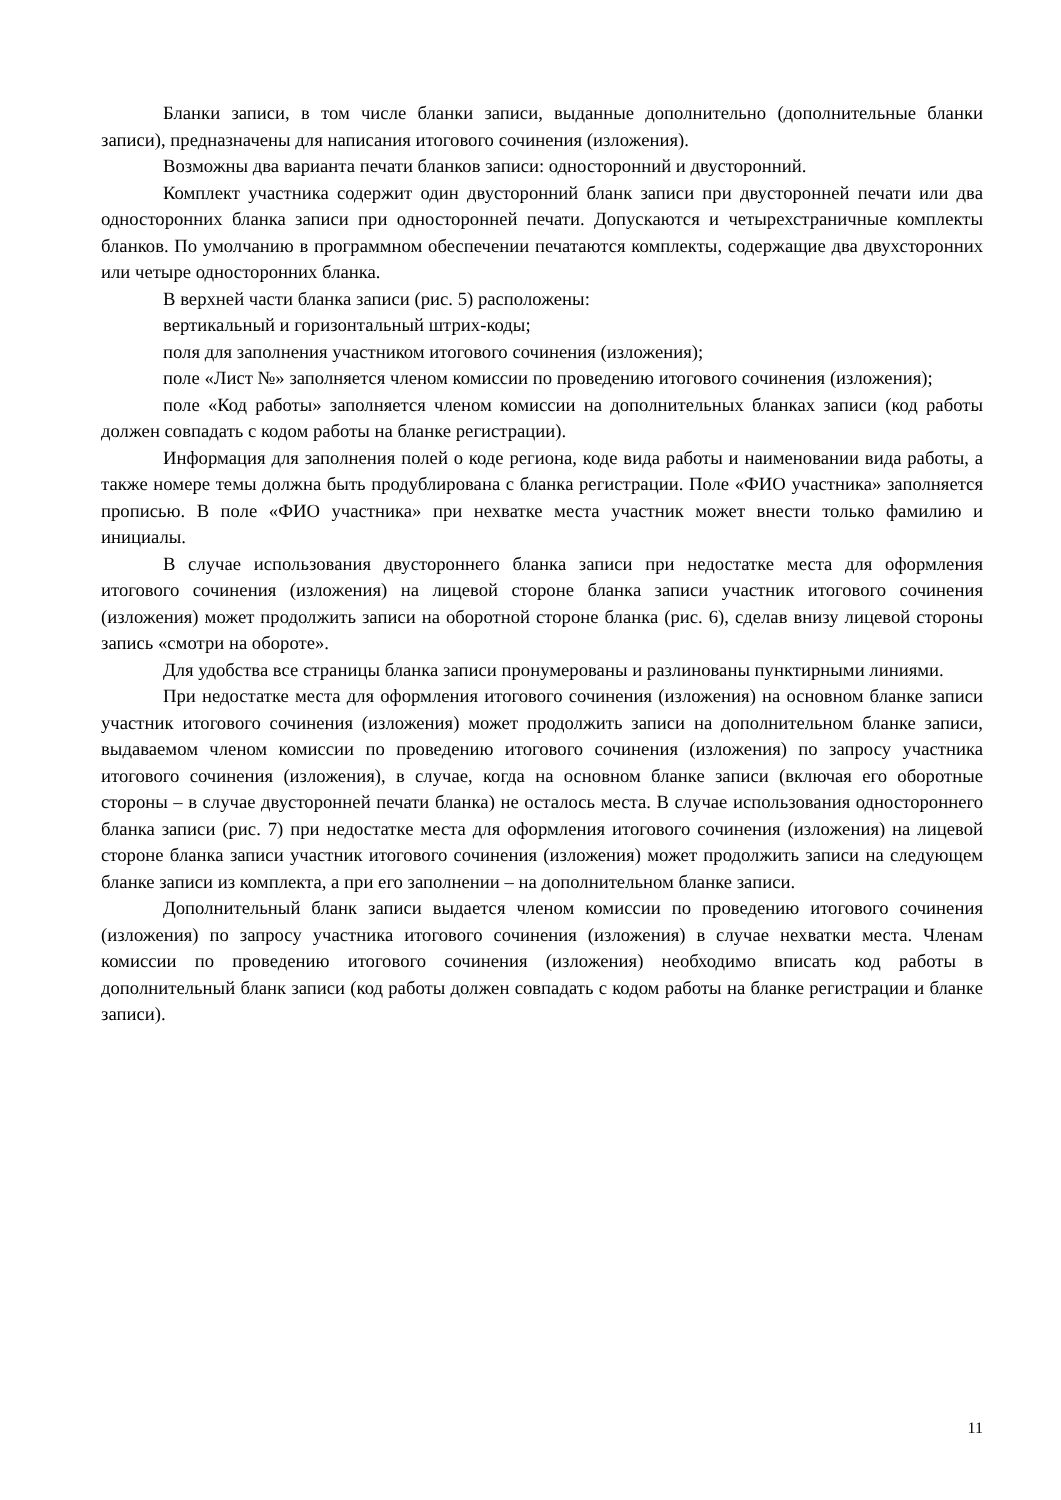Бланки записи, в том числе бланки записи, выданные дополнительно (дополнительные бланки записи), предназначены для написания итогового сочинения (изложения).
Возможны два варианта печати бланков записи: односторонний и двусторонний.
Комплект участника содержит один двусторонний бланк записи при двусторонней печати или два односторонних бланка записи при односторонней печати. Допускаются и четырехстраничные комплекты бланков. По умолчанию в программном обеспечении печатаются комплекты, содержащие два двухсторонних или четыре односторонних бланка.
В верхней части бланка записи (рис. 5) расположены:
вертикальный и горизонтальный штрих-коды;
поля для заполнения участником итогового сочинения (изложения);
поле «Лист №» заполняется членом комиссии по проведению итогового сочинения (изложения);
поле «Код работы» заполняется членом комиссии на дополнительных бланках записи (код работы должен совпадать с кодом работы на бланке регистрации).
Информация для заполнения полей о коде региона, коде вида работы и наименовании вида работы, а также номере темы должна быть продублирована с бланка регистрации. Поле «ФИО участника» заполняется прописью. В поле «ФИО участника» при нехватке места участник может внести только фамилию и инициалы.
В случае использования двустороннего бланка записи при недостатке места для оформления итогового сочинения (изложения) на лицевой стороне бланка записи участник итогового сочинения (изложения) может продолжить записи на оборотной стороне бланка (рис. 6), сделав внизу лицевой стороны запись «смотри на обороте».
Для удобства все страницы бланка записи пронумерованы и разлинованы пунктирными линиями.
При недостатке места для оформления итогового сочинения (изложения) на основном бланке записи участник итогового сочинения (изложения) может продолжить записи на дополнительном бланке записи, выдаваемом членом комиссии по проведению итогового сочинения (изложения) по запросу участника итогового сочинения (изложения), в случае, когда на основном бланке записи (включая его оборотные стороны – в случае двусторонней печати бланка) не осталось места. В случае использования одностороннего бланка записи (рис. 7) при недостатке места для оформления итогового сочинения (изложения) на лицевой стороне бланка записи участник итогового сочинения (изложения) может продолжить записи на следующем бланке записи из комплекта, а при его заполнении – на дополнительном бланке записи.
Дополнительный бланк записи выдается членом комиссии по проведению итогового сочинения (изложения) по запросу участника итогового сочинения (изложения) в случае нехватки места. Членам комиссии по проведению итогового сочинения (изложения) необходимо вписать код работы в дополнительный бланк записи (код работы должен совпадать с кодом работы на бланке регистрации и бланке записи).
11